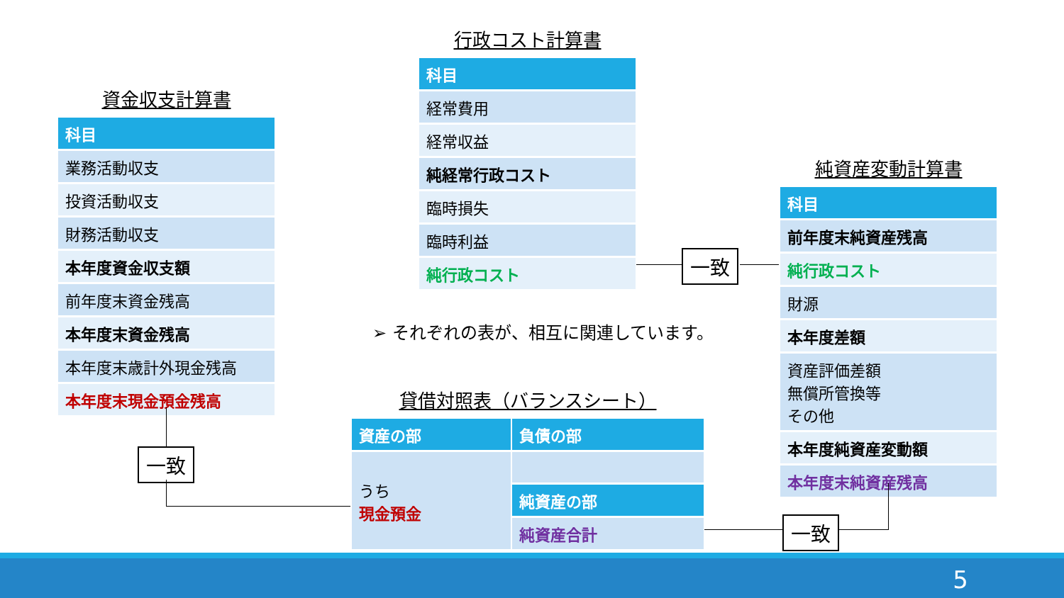資金収支計算書
| 科目 |
| --- |
| 業務活動収支 |
| 投資活動収支 |
| 財務活動収支 |
| 本年度資金収支額 |
| 前年度末資金残高 |
| 本年度末資金残高 |
| 本年度末歳計外現金残高 |
| 本年度末現金預金残高 |
行政コスト計算書
| 科目 |
| --- |
| 経常費用 |
| 経常収益 |
| 純経常行政コスト |
| 臨時損失 |
| 臨時利益 |
| 純行政コスト |
純資産変動計算書
| 科目 |
| --- |
| 前年度末純資産残高 |
| 純行政コスト |
| 財源 |
| 本年度差額 |
| 資産評価差額 無償所管換等 その他 |
| 本年度純資産変動額 |
| 本年度末純資産残高 |
➢ それぞれの表が、相互に関連しています。
貸借対照表（バランスシート）
| 資産の部 | 負債の部 |
| --- | --- |
| うち 現金預金 | |
| | 純資産の部 |
| | 純資産合計 |
一致
一致
一致
5